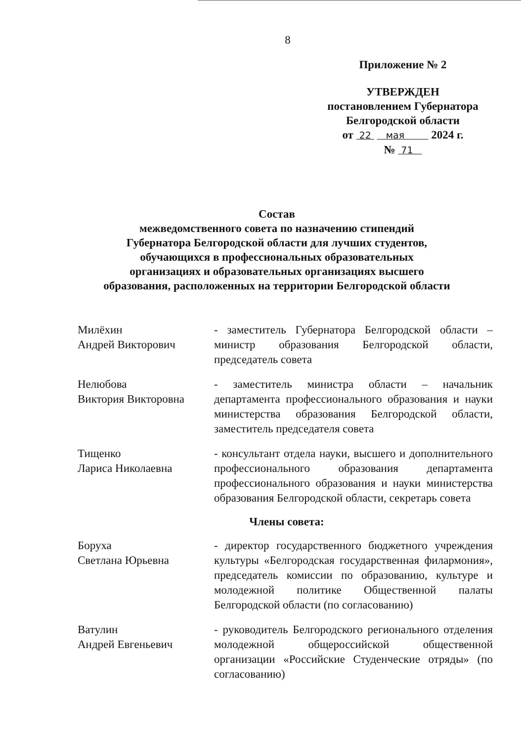8
Приложение № 2
УТВЕРЖДЕН
постановлением Губернатора
Белгородской области
от 22 мая 2024 г.
№ 71
Состав
межведомственного совета по назначению стипендий
Губернатора Белгородской области для лучших студентов,
обучающихся в профессиональных образовательных
организациях и образовательных организациях высшего
образования, расположенных на территории Белгородской области
Милёхин
Андрей Викторович
- заместитель Губернатора Белгородской области – министр образования Белгородской области, председатель совета
Нелюбова
Виктория Викторовна
- заместитель министра области – начальник департамента профессионального образования и науки министерства образования Белгородской области, заместитель председателя совета
Тищенко
Лариса Николаевна
- консультант отдела науки, высшего и дополнительного профессионального образования департамента профессионального образования и науки министерства образования Белгородской области, секретарь совета
Члены совета:
Боруха
Светлана Юрьевна
- директор государственного бюджетного учреждения культуры «Белгородская государственная филармония», председатель комиссии по образованию, культуре и молодежной политике Общественной палаты Белгородской области (по согласованию)
Ватулин
Андрей Евгеньевич
- руководитель Белгородского регионального отделения молодежной общероссийской общественной организации «Российские Студенческие отряды» (по согласованию)